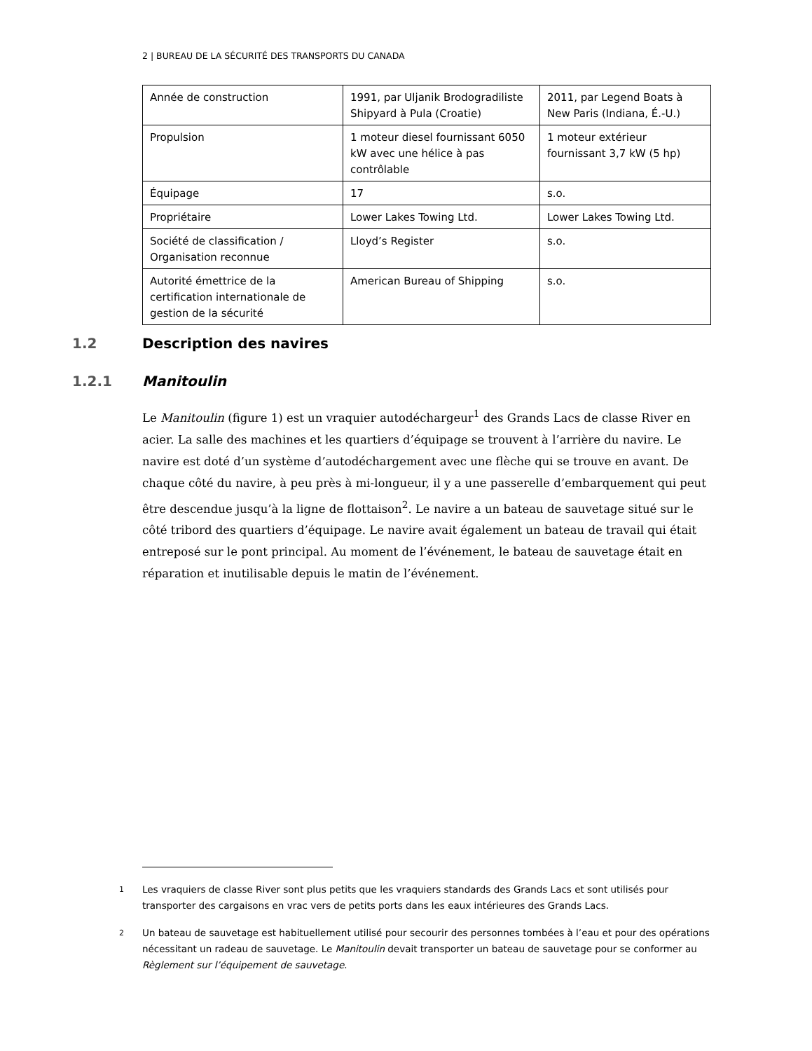2 | BUREAU DE LA SÉCURITÉ DES TRANSPORTS DU CANADA
| Année de construction | 1991, par Uljanik Brodogradiliste Shipyard à Pula (Croatie) | 2011, par Legend Boats à New Paris (Indiana, É.-U.) |
| Propulsion | 1 moteur diesel fournissant 6050 kW avec une hélice à pas contrôlable | 1 moteur extérieur fournissant 3,7 kW (5 hp) |
| Équipage | 17 | s.o. |
| Propriétaire | Lower Lakes Towing Ltd. | Lower Lakes Towing Ltd. |
| Société de classification / Organisation reconnue | Lloyd’s Register | s.o. |
| Autorité émettrice de la certification internationale de gestion de la sécurité | American Bureau of Shipping | s.o. |
1.2 Description des navires
1.2.1 Manitoulin
Le Manitoulin (figure 1) est un vraquier autodéchargeur<sup>1</sup> des Grands Lacs de classe River en acier. La salle des machines et les quartiers d’équipage se trouvent à l’arrière du navire. Le navire est doté d’un système d’autodéchargement avec une flèche qui se trouve en avant. De chaque côté du navire, à peu près à mi-longueur, il y a une passerelle d’embarquement qui peut être descendue jusqu’à la ligne de flottaison<sup>2</sup>. Le navire a un bateau de sauvetage situé sur le côté tribord des quartiers d’équipage. Le navire avait également un bateau de travail qui était entreposé sur le pont principal. Au moment de l’événement, le bateau de sauvetage était en réparation et inutilisable depuis le matin de l’événement.
1 Les vraquiers de classe River sont plus petits que les vraquiers standards des Grands Lacs et sont utilisés pour transporter des cargaisons en vrac vers de petits ports dans les eaux intérieures des Grands Lacs.
2 Un bateau de sauvetage est habituellement utilisé pour secourir des personnes tombées à l’eau et pour des opérations nécessitant un radeau de sauvetage. Le Manitoulin devait transporter un bateau de sauvetage pour se conformer au Règlement sur l’équipement de sauvetage.